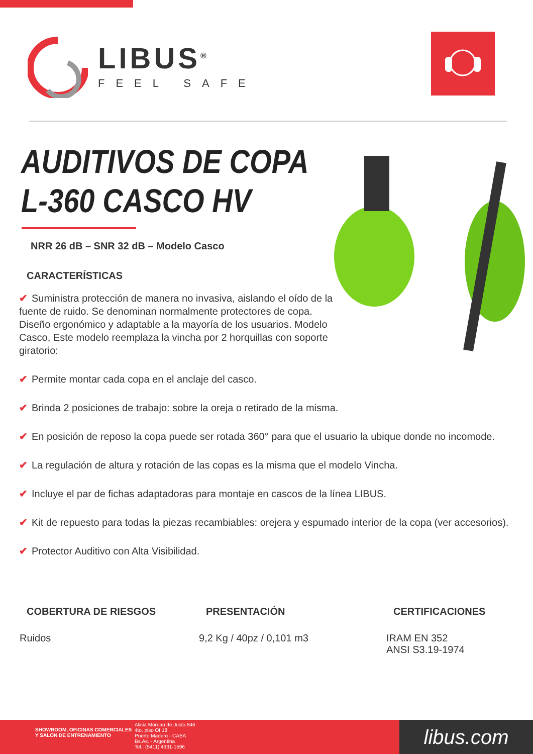LIBUS<sup>®</sup>
FEEL SAFE
AUDITIVOS DE COPA
L-360 CASCO HV
NRR 26 dB – SNR 32 dB – Modelo Casco
CARACTERÍSTICAS
✔ Suministra protección de manera no invasiva, aislando el oído de la fuente de ruido. Se denominan normalmente protectores de copa. Diseño ergonómico y adaptable a la mayoría de los usuarios. Modelo Casco, Este modelo reemplaza la vincha por 2 horquillas con soporte giratorio:
✔ Permite montar cada copa en el anclaje del casco.
✔ Brinda 2 posiciones de trabajo: sobre la oreja o retirado de la misma.
✔ En posición de reposo la copa puede ser rotada 360° para que el usuario la ubique donde no incomode.
✔ La regulación de altura y rotación de las copas es la misma que el modelo Vincha.
✔ Incluye el par de fichas adaptadoras para montaje en cascos de la línea LIBUS.
✔ Kit de repuesto para todas la piezas recambiables: orejera y espumado interior de la copa (ver accesorios).
✔ Protector Auditivo con Alta Visibilidad.
COBERTURA DE RIESGOS
Ruidos
PRESENTACIÓN
9,2 Kg / 40pz / 0,101 m3
CERTIFICACIONES
IRAM EN 352
ANSI S3.19-1974
SHOWROOM, OFICINAS COMERCIALES Y SALÓN DE ENTRENAMIENTO
Alicia Moreau de Justo 846
4to. piso Of 18
Puerto Madero - CABA
Bs.As. - Argentina
Tel.: (5411) 4331-1596
libus.com